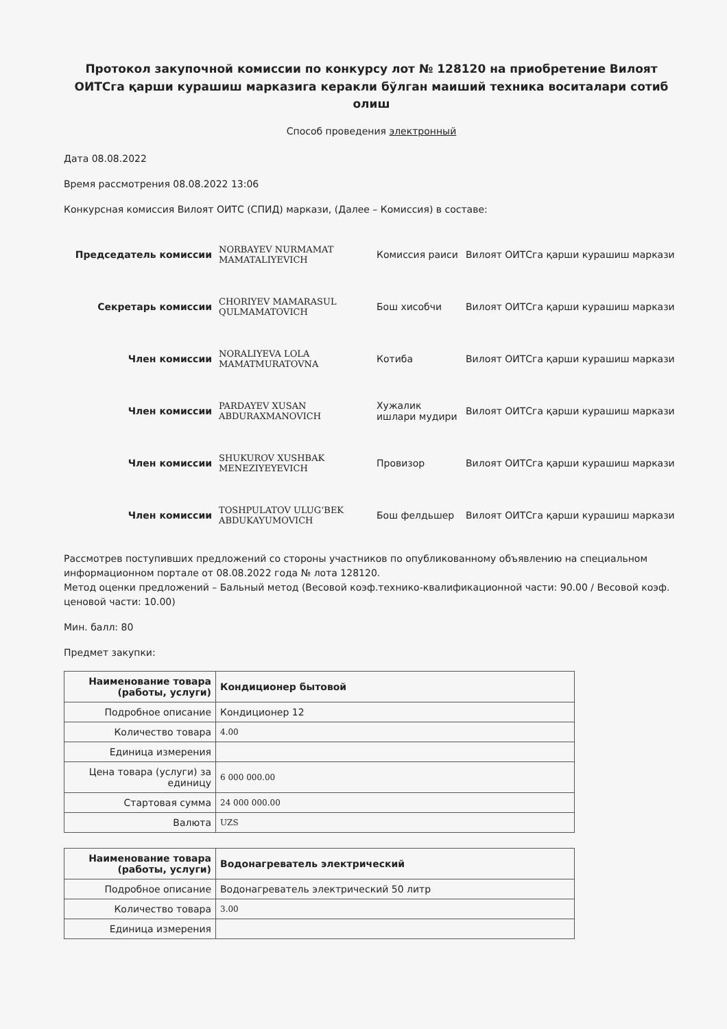Протокол закупочной комиссии по конкурсу лот № 128120 на приобретение Вилоят ОИТСга қарши курашиш марказига керакли бўлган маиший техника воситалари сотиб олиш
Способ проведения электронный
Дата 08.08.2022
Время рассмотрения 08.08.2022 13:06
Конкурсная комиссия Вилоят ОИТС (СПИД) маркази, (Далее – Комиссия) в составе:
| Председатель комиссии | NORBAYEV NURMAMAT MAMATALIYEVICH | Комиссия раиси | Вилоят ОИТСга қарши курашиш маркази |
| Секретарь комиссии | CHORIYEV MAMARASUL QULMAMATOVICH | Бош хисобчи | Вилоят ОИТСга қарши курашиш маркази |
| Член комиссии | NORALIYEVA LOLA MAMATMURATOVNA | Котиба | Вилоят ОИТСга қарши курашиш маркази |
| Член комиссии | PARDAYEV XUSAN ABDURAXMANOVICH | Хужалик ишлари мудири | Вилоят ОИТСга қарши курашиш маркази |
| Член комиссии | SHUKUROV XUSHBAK MENEZIYEYEVICH | Провизор | Вилоят ОИТСга қарши курашиш маркази |
| Член комиссии | TOSHPULATOV ULUG‘BEK ABDUKAYUMOVICH | Бош фелдьшер | Вилоят ОИТСга қарши курашиш маркази |
Рассмотрев поступивших предложений со стороны участников по опубликованному объявлению на специальном информационном портале от 08.08.2022 года № лота 128120.
Метод оценки предложений – Бальный метод (Весовой коэф.технико-квалификационной части: 90.00 / Весовой коэф. ценовой части: 10.00)
Мин. балл: 80
Предмет закупки:
| Наименование товара (работы, услуги) | Кондиционер бытовой |
| Подробное описание | Кондиционер 12 |
| Количество товара | 4.00 |
| Единица измерения | |
| Цена товара (услуги) за единицу | 6 000 000.00 |
| Стартовая сумма | 24 000 000.00 |
| Валюта | UZS |
| Наименование товара (работы, услуги) | Водонагреватель электрический |
| Подробное описание | Водонагреватель электрический 50 литр |
| Количество товара | 3.00 |
| Единица измерения | |